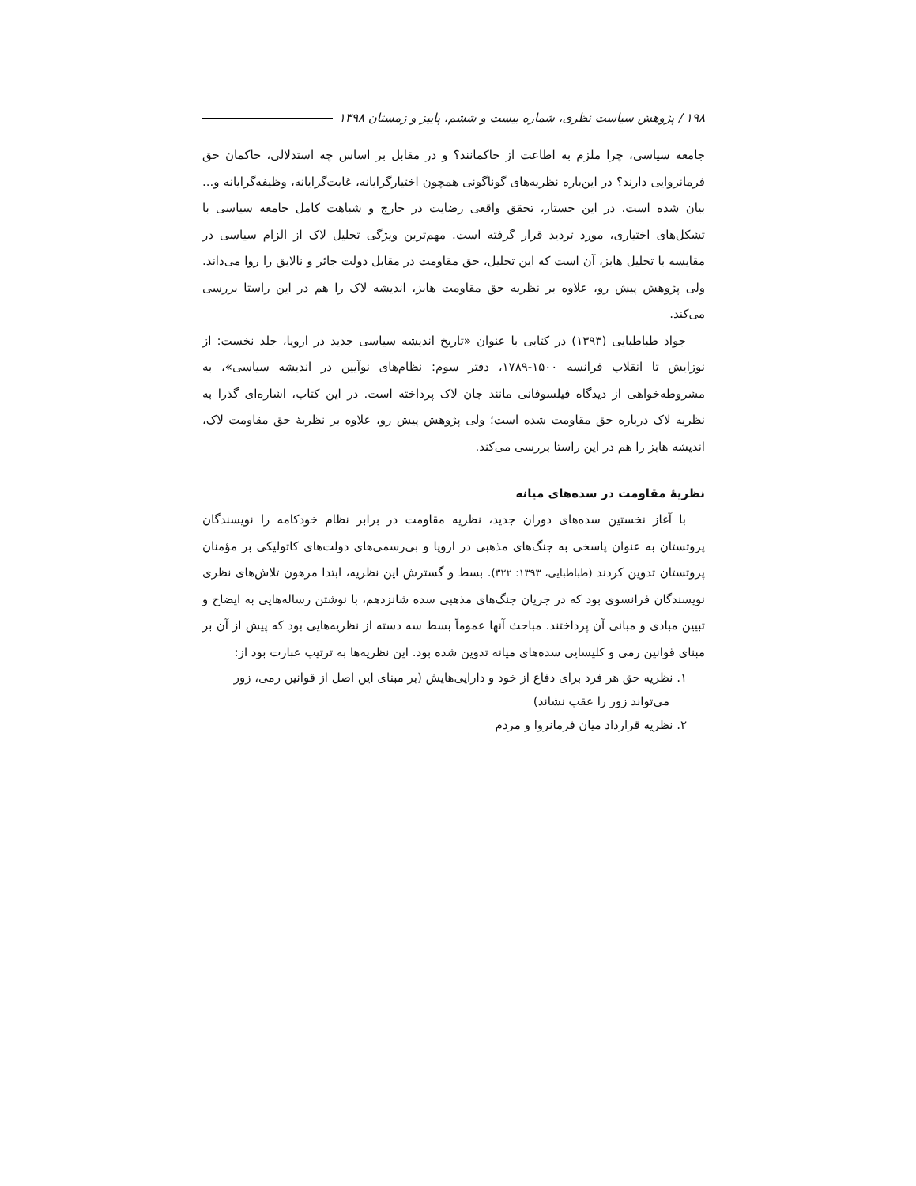۱۹۸ / پژوهش سیاست نظری، شماره بیست و ششم، پاییز و زمستان ۱۳۹۸
جامعه سیاسی، چرا ملزم به اطاعت از حاکمانند؟ و در مقابل بر اساس چه استدلالی، حاکمان حق فرمانروایی دارند؟ در این‌باره نظریه‌های گوناگونی همچون اختیارگرایانه، غایت‌گرایانه، وظیفه‌گرایانه و... بیان شده است. در این جستار، تحقق واقعی رضایت در خارج و شباهت کامل جامعه سیاسی با تشکل‌های اختیاری، مورد تردید قرار گرفته است. مهم‌ترین ویژگی تحلیل لاک از الزام سیاسی در مقایسه با تحلیل هابز، آن است که این تحلیل، حق مقاومت در مقابل دولت جائر و نالایق را روا می‌داند. ولی پژوهش پیش رو، علاوه بر نظریه حق مقاومت هابز، اندیشه لاک را هم در این راستا بررسی می‌کند.
جواد طباطبایی (۱۳۹۳) در کتابی با عنوان «تاریخ اندیشه سیاسی جدید در اروپا، جلد نخست: از نوزایش تا انقلاب فرانسه ۱۵۰۰-۱۷۸۹، دفتر سوم: نظام‌های نوآیین در اندیشه سیاسی»، به مشروطه‌خواهی از دیدگاه فیلسوفانی مانند جان لاک پرداخته است. در این کتاب، اشاره‌ای گذرا به نظریه لاک درباره حق مقاومت شده است؛ ولی پژوهش پیش رو، علاوه بر نظریهٔ حق مقاومت لاک، اندیشه هابز را هم در این راستا بررسی می‌کند.
نظریهٔ مقاومت در سده‌های میانه
با آغاز نخستین سده‌های دوران جدید، نظریه مقاومت در برابر نظام خودکامه را نویسندگان پروتستان به عنوان پاسخی به جنگ‌های مذهبی در اروپا و بی‌رسمی‌های دولت‌های کاتولیکی بر مؤمنان پروتستان تدوین کردند (طباطبایی، ۱۳۹۳: ۳۲۲). بسط و گسترش این نظریه، ابتدا مرهون تلاش‌های نظری نویسندگان فرانسوی بود که در جریان جنگ‌های مذهبی سده شانزدهم، با نوشتن رساله‌هایی به ایضاح و تبیین مبادی و مبانی آن پرداختند. مباحث آنها عموماً بسط سه دسته از نظریه‌هایی بود که پیش از آن بر مبنای قوانین رمی و کلیسایی سده‌های میانه تدوین شده بود. این نظریه‌ها به ترتیب عبارت بود از:
۱. نظریه حق هر فرد برای دفاع از خود و دارایی‌هایش (بر مبنای این اصل از قوانین رمی، زور می‌تواند زور را عقب نشاند)
۲. نظریه قرارداد میان فرمانروا و مردم